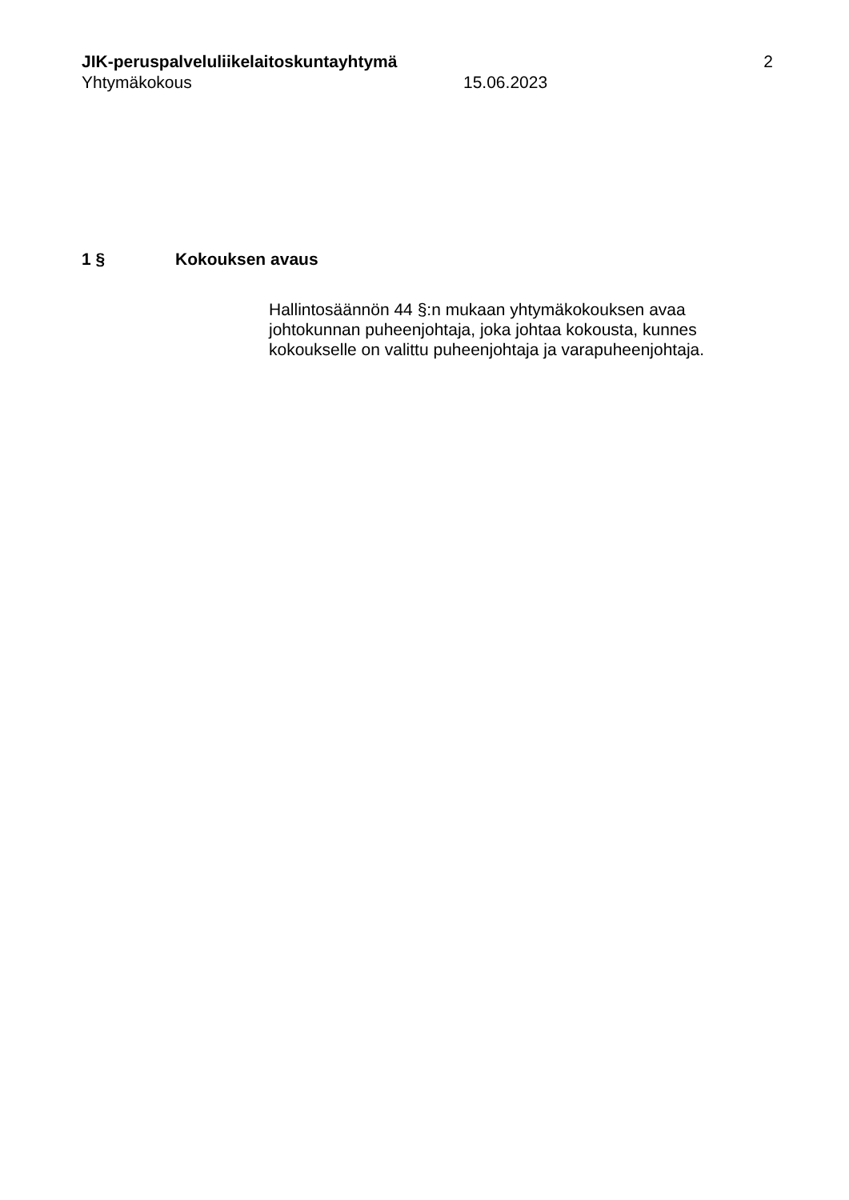JIK-peruspalveluliikelaitoskuntayhtymä 2
Yhtymäkokous 15.06.2023
1 § Kokouksen avaus
Hallintosäännön 44 §:n mukaan yhtymäkokouksen avaa johtokunnan puheenjohtaja, joka johtaa kokousta, kunnes kokoukselle on valittu puheenjohtaja ja varapuheenjohtaja.